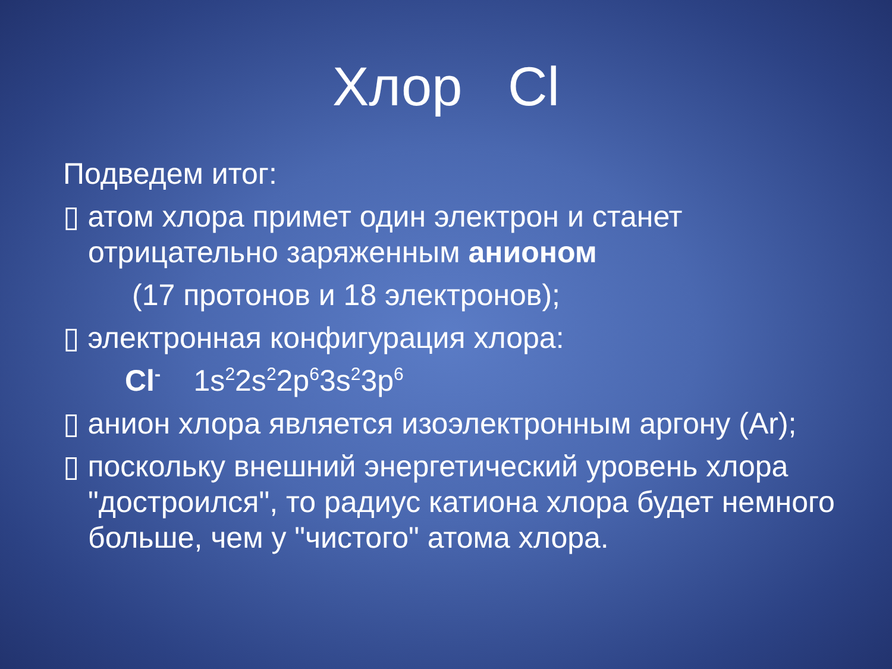Хлор Cl
Подведем итог:
▯ атом хлора примет один электрон и станет отрицательно заряженным анионом
(17 протонов и 18 электронов);
▯ электронная конфигурация хлора:
Cl<sup>-</sup> 1s<sup>2</sup>2s<sup>2</sup>2p<sup>6</sup>3s<sup>2</sup>3p<sup>6</sup>
▯ анион хлора является изоэлектронным аргону (Ar);
▯ поскольку внешний энергетический уровень хлора "достроился", то радиус катиона хлора будет немного больше, чем у "чистого" атома хлора.